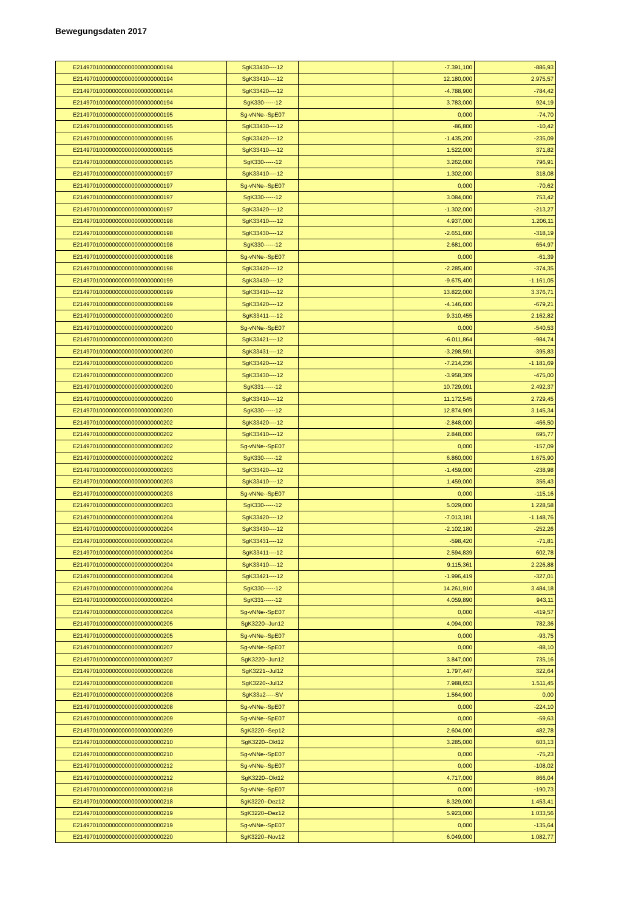Bewegungsdaten 2017
| E214970100000000000000000000194 | SgK33430----12 | | -7.391,100 | -886,93 |
| E214970100000000000000000000194 | SgK33410----12 | | 12.180,000 | 2.975,57 |
| E214970100000000000000000000194 | SgK33420----12 | | -4.788,900 | -784,42 |
| E214970100000000000000000000194 | SgK330------12 | | 3.783,000 | 924,19 |
| E214970100000000000000000000195 | Sg-vNNe--SpE07 | | 0,000 | -74,70 |
| E214970100000000000000000000195 | SgK33430----12 | | -86,800 | -10,42 |
| E214970100000000000000000000195 | SgK33420----12 | | -1.435,200 | -235,09 |
| E214970100000000000000000000195 | SgK33410----12 | | 1.522,000 | 371,82 |
| E214970100000000000000000000195 | SgK330------12 | | 3.262,000 | 796,91 |
| E214970100000000000000000000197 | SgK33410----12 | | 1.302,000 | 318,08 |
| E214970100000000000000000000197 | Sg-vNNe--SpE07 | | 0,000 | -70,62 |
| E214970100000000000000000000197 | SgK330------12 | | 3.084,000 | 753,42 |
| E214970100000000000000000000197 | SgK33420----12 | | -1.302,000 | -213,27 |
| E214970100000000000000000000198 | SgK33410----12 | | 4.937,000 | 1.206,11 |
| E214970100000000000000000000198 | SgK33430----12 | | -2.651,600 | -318,19 |
| E214970100000000000000000000198 | SgK330------12 | | 2.681,000 | 654,97 |
| E214970100000000000000000000198 | Sg-vNNe--SpE07 | | 0,000 | -61,39 |
| E214970100000000000000000000198 | SgK33420----12 | | -2.285,400 | -374,35 |
| E214970100000000000000000000199 | SgK33430----12 | | -9.675,400 | -1.161,05 |
| E214970100000000000000000000199 | SgK33410----12 | | 13.822,000 | 3.376,71 |
| E214970100000000000000000000199 | SgK33420----12 | | -4.146,600 | -679,21 |
| E214970100000000000000000000200 | SgK33411----12 | | 9.310,455 | 2.162,82 |
| E214970100000000000000000000200 | Sg-vNNe--SpE07 | | 0,000 | -540,53 |
| E214970100000000000000000000200 | SgK33421----12 | | -6.011,864 | -984,74 |
| E214970100000000000000000000200 | SgK33431----12 | | -3.298,591 | -395,83 |
| E214970100000000000000000000200 | SgK33420----12 | | -7.214,236 | -1.181,69 |
| E214970100000000000000000000200 | SgK33430----12 | | -3.958,309 | -475,00 |
| E214970100000000000000000000200 | SgK331------12 | | 10.729,091 | 2.492,37 |
| E214970100000000000000000000200 | SgK33410----12 | | 11.172,545 | 2.729,45 |
| E214970100000000000000000000200 | SgK330------12 | | 12.874,909 | 3.145,34 |
| E214970100000000000000000000202 | SgK33420----12 | | -2.848,000 | -466,50 |
| E214970100000000000000000000202 | SgK33410----12 | | 2.848,000 | 695,77 |
| E214970100000000000000000000202 | Sg-vNNe--SpE07 | | 0,000 | -157,09 |
| E214970100000000000000000000202 | SgK330------12 | | 6.860,000 | 1.675,90 |
| E214970100000000000000000000203 | SgK33420----12 | | -1.459,000 | -238,98 |
| E214970100000000000000000000203 | SgK33410----12 | | 1.459,000 | 356,43 |
| E214970100000000000000000000203 | Sg-vNNe--SpE07 | | 0,000 | -115,16 |
| E214970100000000000000000000203 | SgK330------12 | | 5.029,000 | 1.228,58 |
| E214970100000000000000000000204 | SgK33420----12 | | -7.013,181 | -1.148,76 |
| E214970100000000000000000000204 | SgK33430----12 | | -2.102,180 | -252,26 |
| E214970100000000000000000000204 | SgK33431----12 | | -598,420 | -71,81 |
| E214970100000000000000000000204 | SgK33411----12 | | 2.594,839 | 602,78 |
| E214970100000000000000000000204 | SgK33410----12 | | 9.115,361 | 2.226,88 |
| E214970100000000000000000000204 | SgK33421----12 | | -1.996,419 | -327,01 |
| E214970100000000000000000000204 | SgK330------12 | | 14.261,910 | 3.484,18 |
| E214970100000000000000000000204 | SgK331------12 | | 4.059,890 | 943,11 |
| E214970100000000000000000000204 | Sg-vNNe--SpE07 | | 0,000 | -419,57 |
| E214970100000000000000000000205 | SgK3220--Jun12 | | 4.094,000 | 782,36 |
| E214970100000000000000000000205 | Sg-vNNe--SpE07 | | 0,000 | -93,75 |
| E214970100000000000000000000207 | Sg-vNNe--SpE07 | | 0,000 | -88,10 |
| E214970100000000000000000000207 | SgK3220--Jun12 | | 3.847,000 | 735,16 |
| E214970100000000000000000000208 | SgK3221--Jul12 | | 1.797,447 | 322,64 |
| E214970100000000000000000000208 | SgK3220--Jul12 | | 7.988,653 | 1.511,45 |
| E214970100000000000000000000208 | SgK33a2-----SV | | 1.564,900 | 0,00 |
| E214970100000000000000000000208 | Sg-vNNe--SpE07 | | 0,000 | -224,10 |
| E214970100000000000000000000209 | Sg-vNNe--SpE07 | | 0,000 | -59,63 |
| E214970100000000000000000000209 | SgK3220--Sep12 | | 2.604,000 | 482,78 |
| E214970100000000000000000000210 | SgK3220--Okt12 | | 3.285,000 | 603,13 |
| E214970100000000000000000000210 | Sg-vNNe--SpE07 | | 0,000 | -75,23 |
| E214970100000000000000000000212 | Sg-vNNe--SpE07 | | 0,000 | -108,02 |
| E214970100000000000000000000212 | SgK3220--Okt12 | | 4.717,000 | 866,04 |
| E214970100000000000000000000218 | Sg-vNNe--SpE07 | | 0,000 | -190,73 |
| E214970100000000000000000000218 | SgK3220--Dez12 | | 8.329,000 | 1.453,41 |
| E214970100000000000000000000219 | SgK3220--Dez12 | | 5.923,000 | 1.033,56 |
| E214970100000000000000000000219 | Sg-vNNe--SpE07 | | 0,000 | -135,64 |
| E214970100000000000000000000220 | SgK3220--Nov12 | | 6.049,000 | 1.082,77 |